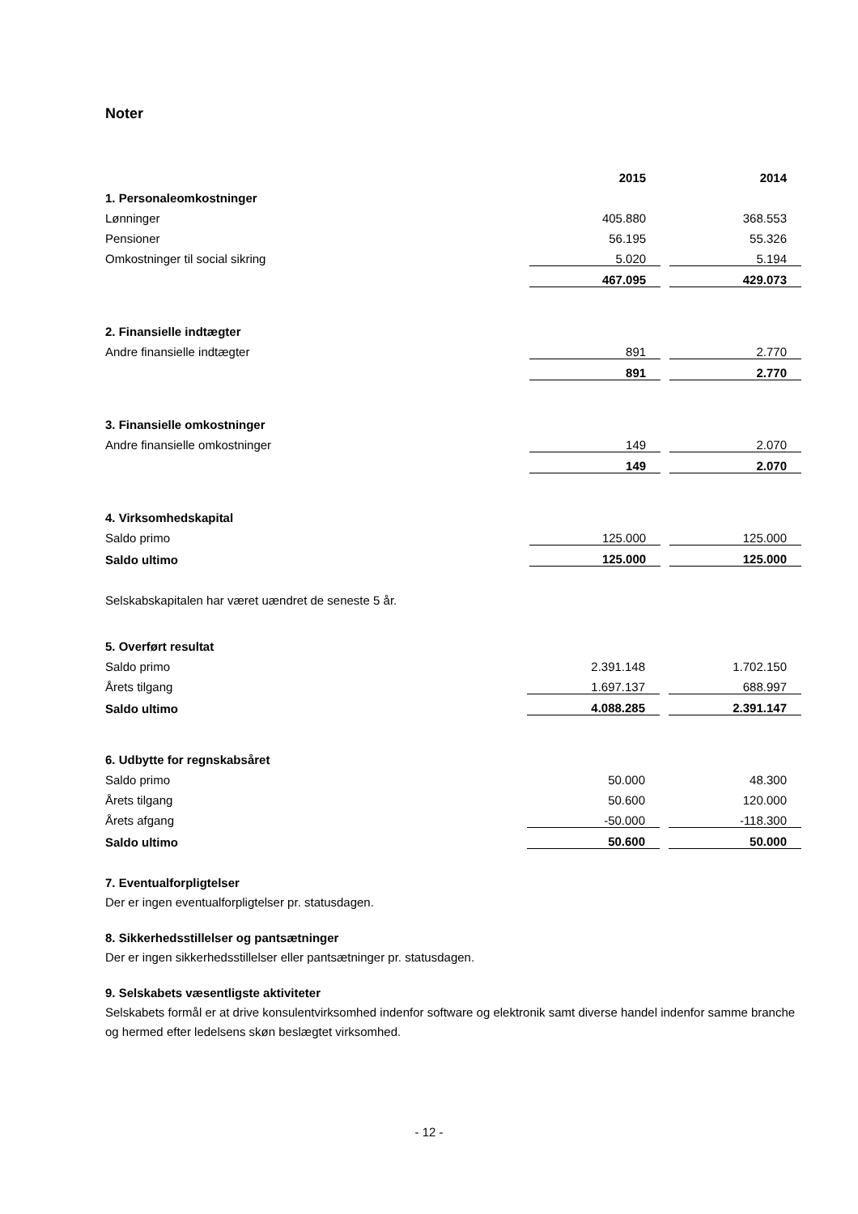Noter
| | 2015 | | 2014 |
| 1. Personaleomkostninger | | | |
| Lønninger | 405.880 | | 368.553 |
| Pensioner | 56.195 | | 55.326 |
| Omkostninger til social sikring | 5.020 | | 5.194 |
| | 467.095 | | 429.073 |
| 2. Finansielle indtægter | | | |
| Andre finansielle indtægter | 891 | | 2.770 |
| | 891 | | 2.770 |
| 3. Finansielle omkostninger | | | |
| Andre finansielle omkostninger | 149 | | 2.070 |
| | 149 | | 2.070 |
| 4. Virksomhedskapital | | | |
| Saldo primo | 125.000 | | 125.000 |
| Saldo ultimo | 125.000 | | 125.000 |
Selskabskapitalen har været uændret de seneste 5 år.
| 5. Overført resultat | | | |
| Saldo primo | 2.391.148 | | 1.702.150 |
| Årets tilgang | 1.697.137 | | 688.997 |
| Saldo ultimo | 4.088.285 | | 2.391.147 |
| 6. Udbytte for regnskabsåret | | | |
| Saldo primo | 50.000 | | 48.300 |
| Årets tilgang | 50.600 | | 120.000 |
| Årets afgang | -50.000 | | -118.300 |
| Saldo ultimo | 50.600 | | 50.000 |
7. Eventualforpligtelser
Der er ingen eventualforpligtelser pr. statusdagen.
8. Sikkerhedsstillelser og pantsætninger
Der er ingen sikkerhedsstillelser eller pantsætninger pr. statusdagen.
9. Selskabets væsentligste aktiviteter
Selskabets formål er at drive konsulentvirksomhed indenfor software og elektronik samt diverse handel indenfor samme branche og hermed efter ledelsens skøn beslægtet virksomhed.
- 12 -